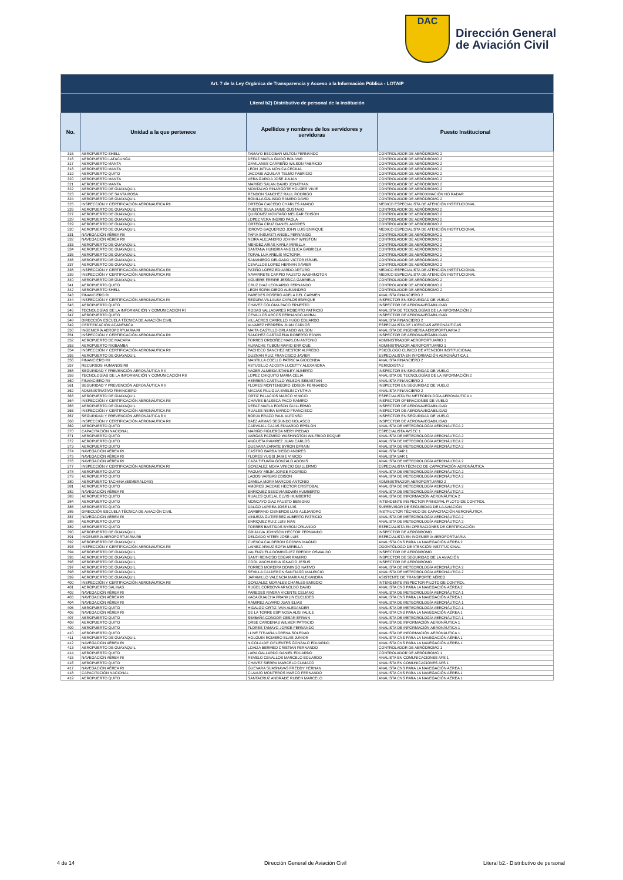DAC
Dirección General
de Aviación Civil
| Art. 7 de la Ley Orgánica de Transparencia y Acceso a la Información Pública - LOTAIP | | | |
| Literal b2) Distributivo de personal de la institución | | | |
| No. | Unidad a la que pertenece | Apellidos y nombres de los servidores y servidoras | Puesto Institucional |
| 315 | AEROPUERTO SHELL | TAMAYO ESCOBAR MILTON FERNANDO | CONTROLADOR DE AERÓDROMO 2 |
| 316 | AEROPUERTO LATACUNGA | DEFAZ MAFLA GUIDO BOLIVAR | CONTROLADOR DE AERÓDROMO 2 |
| 317 | AEROPUERTO MANTA | GAVILANES CARREÑO WILSON FABRICIO | CONTROLADOR DE AERÓDROMO 2 |
| 318 | AEROPUERTO MANTA | LEON JATIVA MONICA CECILIA | CONTROLADOR DE AERÓDROMO 2 |
| 319 | AEROPUERTO QUITO | JACOME AGUILAR TELMO FABRICIO | CONTROLADOR DE AERÓDROMO 2 |
| 320 | AEROPUERTO MANTA | VERA GARCIA JOSE JULIAN | CONTROLADOR DE AERÓDROMO 2 |
| 321 | AEROPUERTO MANTA | MARIÑO SALAN DAVID JONATHAN | CONTROLADOR DE AERÓDROMO 2 |
| 322 | AEROPUERTO DE GUAYAQUIL | MONTALVO PINARGOTE HOLGER VIVIE | CONTROLADOR DE AERÓDROMO 2 |
| 323 | AEROPUERTO DE SANTA ROSA | RENDON SANCHEZ RAUL RODRIGO | CONTROLADOR DE APROXIMACIÓN NO RADAR |
| 324 | AEROPUERTO DE GUAYAQUIL | BONILLA GALINDO RAMIRO DAVID | CONTROLADOR DE AERÓDROMO 2 |
| 325 | INSPECCIÓN Y CERTIFICACIÓN AERONÁUTICA RII | ORTEGA CAICEDO CHARLES AMADO | MEDICO ESPECIALISTA DE ATENCIÓN INSTITUCIONAL |
| 326 | AEROPUERTO DE GUAYAQUIL | PUENTE SILVA JAIME GUSTAVO | CONTROLADOR DE AERÓDROMO 2 |
| 327 | AEROPUERTO DE GUAYAQUIL | QUIÑONEZ MONTAÑO MELGAR EDISON | CONTROLADOR DE AERÓDROMO 2 |
| 328 | AEROPUERTO DE GUAYAQUIL | LOPEZ VERA INGRID PAOLA | CONTROLADOR DE AERÓDROMO 2 |
| 329 | AEROPUERTO DE GUAYAQUIL | ORTEGA CRUZ DANIEL ANDRES | CONTROLADOR DE AERÓDROMO 2 |
| 330 | AEROPUERTO DE GUAYAQUIL | IDROVO BAQUERIZO JOHN LUIS ENRIQUE | MEDICO ESPECIALISTA DE ATENCIÓN INSTITUCIONAL |
| 331 | NAVEGACIÓN AÉREA RII | TAPIA INSUASTI ANGEL FERNANDO | CONTROLADOR DE AERÓDROMO 2 |
| 332 | NAVEGACIÓN AÉREA RII | NEIRA ALEJANDRO JOHNNY WINSTON | CONTROLADOR DE AERÓDROMO 2 |
| 333 | AEROPUERTO DE GUAYAQUIL | MENDEZ ARIAS KARLA MIRELLA | CONTROLADOR DE AERÓDROMO 2 |
| 334 | AEROPUERTO DE GUAYAQUIL | SANTANA HUNGRIA ANGELICA GABRIELA | CONTROLADOR DE AERÓDROMO 2 |
| 335 | AEROPUERTO DE GUAYAQUIL | TORAL LUA ARELIS VICTORIA | CONTROLADOR DE AERÓDROMO 2 |
| 336 | AEROPUERTO DE GUAYAQUIL | SAMANIEGO DELGADO VICTOR ISRAEL | CONTROLADOR DE AERÓDROMO 2 |
| 337 | AEROPUERTO DE GUAYAQUIL | CEVALLOS LOPEZ HERNAN XAVIER | CONTROLADOR DE AERÓDROMO 2 |
| 338 | INSPECCIÓN Y CERTIFICACIÓN AERONÁUTICA RII | PATIÑO LOPEZ EDUARDO ARTURO | MEDICO ESPECIALISTA DE ATENCIÓN INSTITUCIONAL |
| 339 | INSPECCIÓN Y CERTIFICACIÓN AERONÁUTICA RII | NAVARRETE CARPIO FAUSTO WASHINGTON | MEDICO ESPECIALISTA DE ATENCIÓN INSTITUCIONAL |
| 340 | AEROPUERTO DE GUAYAQUIL | AGUIRRE FREIRE JESSICA GABRIELA | CONTROLADOR DE AERÓDROMO 2 |
| 341 | AEROPUERTO QUITO | CRUZ DIAZ LEONARDO FERNANDO | CONTROLADOR DE AERÓDROMO 2 |
| 342 | AEROPUERTO SHELL | LEON SORIA DIEGO ALEJANDRO | CONTROLADOR DE AERÓDROMO 2 |
| 343 | FINANCIERO RI | PAREDES ROSERO ADELA DEL CARMEN | ANALISTA FINANCIERO 2 |
| 344 | INSPECCIÓN Y CERTIFICACIÓN AERONÁUTICA RI | SEGURA VILLALBA CARLOS ENRIQUE | INSPECTOR EN SEGURIDAD DE VUELO |
| 345 | AEROPUERTO QUITO | CHAVEZ COLOMA PACO ERNESTO | INSPECTOR DE AERONAVEGABILIDAD |
| 346 | TECNOLOGÍAS DE LA INFORMACIÓN Y COMUNICACION RI | RODAS VALLADARES ROBERTO PATRICIO | ANALISTA DE TECNOLOGÍAS DE LA INFORMACIÓN 2 |
| 347 | AEROPUERTO QUITO | CEVALLOS ARCOS FERNANDO ANIBAL | INSPECTOR DE AERONAVEGABILIDAD |
| 348 | DIRECCIÓN ESCUELA TÉCNICA DE AVIACIÓN CIVIL | VILLACRES CARRILLO HUGO EDUARDO | ANALISTA FINANCIERO 2 |
| 349 | CERTIFICACIÓN ACADÉMICA | ALVAREZ HERRERA JUAN CARLOS | ESPECIALISTA DE LICENCIAS AERONÁUTICAS |
| 350 | INGENIERÍA AEROPORTUARIA RI | MAITA CASTILLO ORLANDO WILSON | ANALISTA DE INGENIERÍA AEROPORTUARIA 2 |
| 351 | INSPECCIÓN Y CERTIFICACIÓN AERONÁUTICA RII | SANCHEZ CARTAGENA ROBERTO EDWIN | INSPECTOR DE AERONAVEGABILIDAD |
| 352 | AEROPUERTO DE MACARA | TORRES ORDOÑEZ MARLON ANTONIO | ADMINISTRADOR AEROPORTUARIO 1 |
| 353 | AEROPUERTO RIOBAMBA | ALMACHE TUBON MARIO ENRIQUE | ADMINISTRADOR AEROPORTUARIO 1 |
| 354 | INSPECCIÓN Y CERTIFICACIÓN AERONÁUTICA RII | PACHECO SANCHEZ NESTOR ALFREDO | PSICÓLOGO CLÍNICO DE ATENCIÓN INSTITUCIONAL |
| 355 | AEROPUERTO DE GUAYAQUIL | GUZMAN RUIZ FRANCISCO JAVIER | ESPECIALISTA EN INFORMACIÓN AERONÁUTICA 1 |
| 356 | FINANCIERO RII | MANTILLA COELLO PATRICIA GIOCONDA | ANALISTA FINANCIERO 2 |
| 357 | RECURSOS HUMANOS RII | ASTUDILLO ACOSTA LUCETTY ALEXANDRA | PERIODISTA 2 |
| 358 | SEGURIDAD Y PREVENCIÓN AERONÁUTICA RII | YAGER ALMEIDA STANLEY ALBERTO | INSPECTOR EN SEGURIDAD DE VUELO |
| 359 | TECNOLOGÍAS DE LA INFORMACIÓN Y COMUNICACIÓN RII | LOPEZ CHIQUITO MARIA CELIA | ANALISTA DE TECNOLOGÍAS DE LA INFORMACIÓN 2 |
| 360 | FINANCIERO RII | HERRERA CASTILLO WILSON SEBASTIAN | ANALISTA FINANCIERO 2 |
| 361 | SEGURIDAD Y PREVENCIÓN AERONÁUTICA RII | FLORES MONTENEGRO EDISON FERNANDO | INSPECTOR EN SEGURIDAD DE VUELO |
| 362 | ADMINISTRATIVO FINANCIERO | MACIAS PILLIGUA EVELIN CYNTHIA | ANALISTA FINANCIERO 2 |
| 363 | AEROPUERTO DE GUAYAQUIL | ORTIZ PALACIOS MARCO VINICIO | ESPECIALISTA EN METEOROLOGÍA AERONÁUTICA 1 |
| 364 | INSPECCIÓN Y CERTIFICACIÓN AERONÁUTICA RII | CHAVES BALSECA PACO RAMIRO | INSPECTOR OPERACIONES DE VUELO |
| 365 | AEROPUERTO DE GUAYAQUIL | DEFAZ MAFLA EDISON GUILLERMO | INSPECTOR DE AERONAVEGABILIDAD |
| 366 | INSPECCIÓN Y CERTIFICACIÓN AERONÁUTICA RII | RUALES NEIRA MARCO FRANCISCO | INSPECTOR DE AERONAVEGABILIDAD |
| 367 | SEGURIDAD Y PREVENCIÓN AERONÁUTICA RII | BORJA ERAZO PAUL ALFONSO | INSPECTOR EN SEGURIDAD DE VUELO |
| 368 | INSPECCIÓN Y CERTIFICACIÓN AERONÁUTICA RII | BAEZ ARMAS SEGUNDO NOLASCO | INSPECTOR DE AERONAVEGABILIDAD |
| 369 | AEROPUERTO QUITO | CARVAJAL CAJAS EDUARDO EPSILON | ANALISTA DE METEOROLOGÍA AERONÁUTICA 2 |
| 370 | CAPACITACIÓN NACIONAL | MARIÑO FIGUEROA MERY PIEDAD | ESPECIALISTA AVSEC 1 |
| 371 | AEROPUERTO QUITO | VARGAS PAZMIÑO WASHINGTON WILFRIDO ROQUE | ANALISTA DE METEOROLOGÍA AERONÁUTICA 2 |
| 372 | AEROPUERTO QUITO | ANGUETA RAMIREZ JUAN CARLOS | ANALISTA DE METEOROLOGÍA AERONÁUTICA 2 |
| 373 | AEROPUERTO QUITO | GUEVARA ZARATE BYRON EFRAIN | ANALISTA DE METEOROLOGÍA AERONÁUTICA 2 |
| 374 | NAVEGACIÓN AÉREA RI | CASTRO BARBA DIEGO ANDRES | ANALISTA SAR 1 |
| 375 | NAVEGACIÓN AÉREA RI | FLORES YUGSI JAIME VINICIO | ANALISTA SAR 1 |
| 376 | NAVEGACIÓN AÉREA RI | CAZA TITUAÑA GONZALO ADONIS | ANALISTA DE METEOROLOGÍA AERONÁUTICA 2 |
| 377 | INSPECCIÓN Y CERTIFICACIÓN AERONÁUTICA RI | GONZALEZ MOYA VINICIO GUILLERMO | ESPECIALISTA TÉCNICO DE CAPACITACIÓN AERONÁUTICA |
| 378 | AEROPUERTO QUITO | PAGUAY MEJIA JORGE RODRIGO | ANALISTA DE METEOROLOGÍA AERONÁUTICA 2 |
| 379 | AEROPUERTO QUITO | LAGOS VARGAS EDISON | ANALISTA DE METEOROLOGÍA AERONÁUTICA 2 |
| 380 | AEROPUERTO TACHINA (ESMERALDAS) | GAVELA MORA MARCOS ANTONIO | ADMINISTRADOR AEROPORTUARIO 2 |
| 381 | AEROPUERTO QUITO | AMORES JACOME HECTOR CRISTOBAL | ANALISTA DE METEOROLOGÍA AERONÁUTICA 2 |
| 382 | NAVEGACIÓN AÉREA RI | ENRIQUEZ SEGOVIA EDWIN HUMBERTO | ANALISTA DE METEOROLOGÍA AERONÁUTICA 2 |
| 383 | AEROPUERTO QUITO | RUALES QUELAL ELVIS HUMBERTO | ANALISTA DE INFORMACIÓN AERONÁUTICA 2 |
| 384 | AEROPUERTO QUITO | MONCAYO DIAZ FAUSTO BENIGNO | INTENDENTE INSPECTOR PRINCIPAL PILOTO DE CONTROL |
| 385 | AEROPUERTO QUITO | DALGO LARREA JOSE LUIS | SUPERVISOR DE SEGURIDAD DE LA AVIACIÓN |
| 386 | DIRECCIÓN ESCUELA TÉCNICA DE AVIACIÓN CIVIL | ZAMBRANO CISNEROS LUIS ALEJANDRO | INSTRUCTOR TÉCNICO DE CAPACITACIÓN AERONÁUTICA |
| 387 | NAVEGACIÓN AÉREA RI | VINUEZA GUTIERREZ ALBERTO PATRICIO | ANALISTA DE METEOROLOGÍA AERONÁUTICA 2 |
| 388 | AEROPUERTO QUITO | ENRIQUEZ RUIZ LUIS IVAN | ANALISTA DE METEOROLOGÍA AERONÁUTICA 2 |
| 389 | AEROPUERTO QUITO | TORRES BASTIDAS BYRON ORLANDO | ESPECIALISTA EN OPERACIONES DE CERTIFICACIÓN |
| 390 | AEROPUERTO DE GUAYAQUIL | GRIJALVA JOHNSON HECTOR FERNANDO | INSPECTOR DE AERÓDROMO |
| 391 | INGENIERÍA AEROPORTUARIA RII | DELGADO VITERI JOSE LUIS | ESPECIALISTA EN INGENIERÍA AEROPORTUARIA |
| 392 | AEROPUERTO DE GUAYAQUIL | CUENCA CALDERON GODWIN MAGNO | ANALISTA CNS PARA LA NAVEGACIÓN AÉREA 2 |
| 393 | INSPECCIÓN Y CERTIFICACIÓN AERONÁUTICA RII | LAINEZ ARAUZ SOFIA MIRELLA | ODONTÓLOGO DE ATENCIÓN INSTITUCIONAL |
| 394 | AEROPUERTO DE GUAYAQUIL | VALENZUELA DOMINGUEZ FREDDY OSWALDO | INSPECTOR DE AERÓDROMO |
| 395 | AEROPUERTO DE GUAYAQUIL | SANTI REINOSO EDGAR RAMIRO | INSPECTOR DE SEGURIDAD DE LA AVIACIÓN |
| 396 | AEROPUERTO DE GUAYAQUIL | COOL ANCHUNDIA IGNACIO JESUS | INSPECTOR DE AERÓDROMO |
| 397 | AEROPUERTO DE GUAYAQUIL | TORRES MOREIRA DOMINGO NATIVO | ANALISTA DE METEOROLOGÍA AERONÁUTICA 2 |
| 398 | AEROPUERTO DE GUAYAQUIL | SEVILLA CALDERON SANTIAGO MAURICIO | ANALISTA DE METEOROLOGÍA AERONÁUTICA 2 |
| 399 | AEROPUERTO DE GUAYAQUIL | JARAMILLO VALENCIA MARIA ALEXANDRA | ASISTENTE DE TRANSPORTE AÉREO |
| 400 | INSPECCIÓN Y CERTIFICACIÓN AERONÁUTICA RII | GONZALEZ MORALES CHARLES EMIGDIO | INTENDENTE INSPECTOR PILOTO DE CONTROL |
| 401 | AEROPUERTO SALINAS | RUGEL CORDOVA ARNOLDO DAVID | ANALISTA CNS PARA LA NAVEGACIÓN AÉREA 2 |
| 402 | NAVEGACIÓN AÉREA RI | PAREDES RIVERA VICENTE CELIANO | ANALISTA DE METEOROLOGÍA AERONÁUTICA 1 |
| 403 | NAVEGACIÓN AÉREA RI | VACA GUAICHA FRANKLIN EUCLIDES | ANALISTA CNS PARA LA NAVEGACIÓN AÉREA 1 |
| 404 | NAVEGACIÓN AÉREA RI | RAMIREZ ALVARO JUAN ELIAS | ANALISTA DE METEOROLOGÍA AERONÁUTICA 1 |
| 405 | AEROPUERTO QUITO | HIDALGO ORTIZ IVAN ALEXANDER | ANALISTA DE METEOROLOGÍA AERONÁUTICA 1 |
| 406 | NAVEGACIÓN AÉREA RI | DE LA TORRE ESPINOSA ALIS YALILE | ANALISTA CNS PARA LA NAVEGACIÓN AÉREA 1 |
| 407 | AEROPUERTO QUITO | SIMBAÑA CONDOR CESAR EFRAIN | ANALISTA DE METEOROLOGÍA AERONÁUTICA 1 |
| 408 | AEROPUERTO QUITO | ORBE CARDENAS WILMER PATRICIO | ANALISTA DE INFORMACIÓN AERONÁUTICA 1 |
| 409 | AEROPUERTO QUITO | FLORES TAMAYO JORGE FERNANDO | ANALISTA DE INFORMACIÓN AERONÁUTICA 1 |
| 410 | AEROPUERTO QUITO | LLIVE TITUAÑA LORENA SOLEDAD | ANALISTA DE INFORMACIÓN AERONÁUTICA 1 |
| 411 | AEROPUERTO DE GUAYAQUIL | HOLGUIN ROMERO ELVIS JUNIOR | ANALISTA CNS PARA LA NAVEGACIÓN AÉREA 1 |
| 412 | NAVEGACIÓN AÉREA RI | NICOLALDE CIFUENTES GONZALO EDUARDO | ANALISTA CNS PARA LA NAVEGACIÓN AÉREA 1 |
| 413 | AEROPUERTO DE GUAYAQUIL | LOAIZA BERMEO CRISTIAN FERNANDO | CONTROLADOR DE AERÓDROMO 1 |
| 414 | AEROPUERTO QUITO | LARA GALLARDO DANIEL EDUARDO | CONTROLADOR DE AERÓDROMO 1 |
| 415 | NAVEGACIÓN AÉREA RI | REVELO CEVALLOS MARCELO EDUARDO | ANALISTA EN COMUNICACIONES AFS 1 |
| 416 | AEROPUERTO QUITO | CHAVEZ SIERRA MARCELO CLIMACO | ANALISTA EN COMUNICACIONES AFS 1 |
| 417 | NAVEGACIÓN AÉREA RI | GUEVARA SUASNAVAS FREDDY HERNAN | ANALISTA CNS PARA LA NAVEGACIÓN AÉREA 1 |
| 418 | CAPACITACIÓN NACIONAL | CLAVIJO MONTEROS MARCO FERNANDO | ANALISTA CNS PARA LA NAVEGACIÓN AÉREA 1 |
| 419 | AEROPUERTO QUITO | SANTACRUZ ANDRADE RUBEN MARCELO | ANALISTA CNS PARA LA NAVEGACIÓN AÉREA 1 |
4 de 14 Dirección General de Aviación Civil Literal b2.- Distributivo de personal